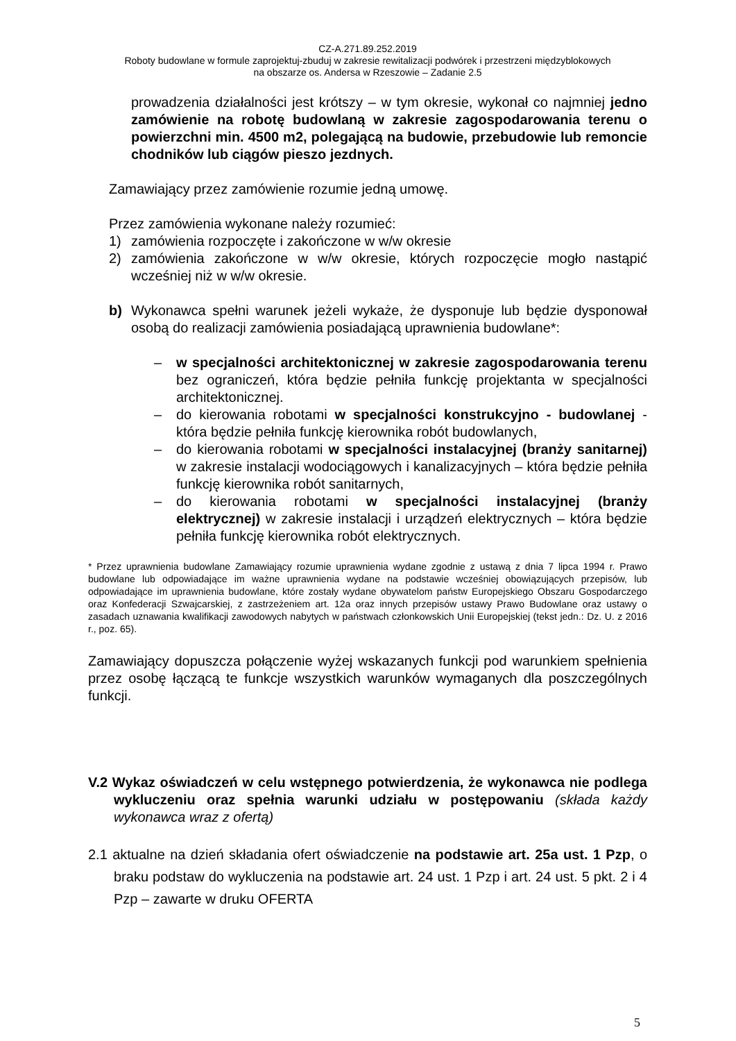CZ-A.271.89.252.2019
Roboty budowlane w formule zaprojektuj-zbuduj w zakresie rewitalizacji podwórek i przestrzeni międzyblokowych
na obszarze os. Andersa w Rzeszowie – Zadanie 2.5
prowadzenia działalności jest krótszy – w tym okresie, wykonał co najmniej jedno zamówienie na robotę budowlaną w zakresie zagospodarowania terenu o powierzchni min. 4500 m2, polegającą na budowie, przebudowie lub remoncie chodników lub ciągów pieszo jezdnych.
Zamawiający przez zamówienie rozumie jedną umowę.
Przez zamówienia wykonane należy rozumieć:
1) zamówienia rozpoczęte i zakończone w w/w okresie
2) zamówienia zakończone w w/w okresie, których rozpoczęcie mogło nastąpić wcześniej niż w w/w okresie.
b) Wykonawca spełni warunek jeżeli wykaże, że dysponuje lub będzie dysponował osobą do realizacji zamówienia posiadającą uprawnienia budowlane*:
– w specjalności architektonicznej w zakresie zagospodarowania terenu bez ograniczeń, która będzie pełniła funkcję projektanta w specjalności architektonicznej.
– do kierowania robotami w specjalności konstrukcyjno - budowlanej - która będzie pełniła funkcję kierownika robót budowlanych,
– do kierowania robotami w specjalności instalacyjnej (branży sanitarnej) w zakresie instalacji wodociągowych i kanalizacyjnych – która będzie pełniła funkcję kierownika robót sanitarnych,
– do kierowania robotami w specjalności instalacyjnej (branży elektrycznej) w zakresie instalacji i urządzeń elektrycznych – która będzie pełniła funkcję kierownika robót elektrycznych.
* Przez uprawnienia budowlane Zamawiający rozumie uprawnienia wydane zgodnie z ustawą z dnia 7 lipca 1994 r. Prawo budowlane lub odpowiadające im ważne uprawnienia wydane na podstawie wcześniej obowiązujących przepisów, lub odpowiadające im uprawnienia budowlane, które zostały wydane obywatelom państw Europejskiego Obszaru Gospodarczego oraz Konfederacji Szwajcarskiej, z zastrzeżeniem art. 12a oraz innych przepisów ustawy Prawo Budowlane oraz ustawy o zasadach uznawania kwalifikacji zawodowych nabytych w państwach członkowskich Unii Europejskiej (tekst jedn.: Dz. U. z 2016 r., poz. 65).
Zamawiający dopuszcza połączenie wyżej wskazanych funkcji pod warunkiem spełnienia przez osobę łączącą te funkcje wszystkich warunków wymaganych dla poszczególnych funkcji.
V.2 Wykaz oświadczeń w celu wstępnego potwierdzenia, że wykonawca nie podlega wykluczeniu oraz spełnia warunki udziału w postępowaniu (składa każdy wykonawca wraz z ofertą)
2.1 aktualne na dzień składania ofert oświadczenie na podstawie art. 25a ust. 1 Pzp, o braku podstaw do wykluczenia na podstawie art. 24 ust. 1 Pzp i art. 24 ust. 5 pkt. 2 i 4 Pzp – zawarte w druku OFERTA
5